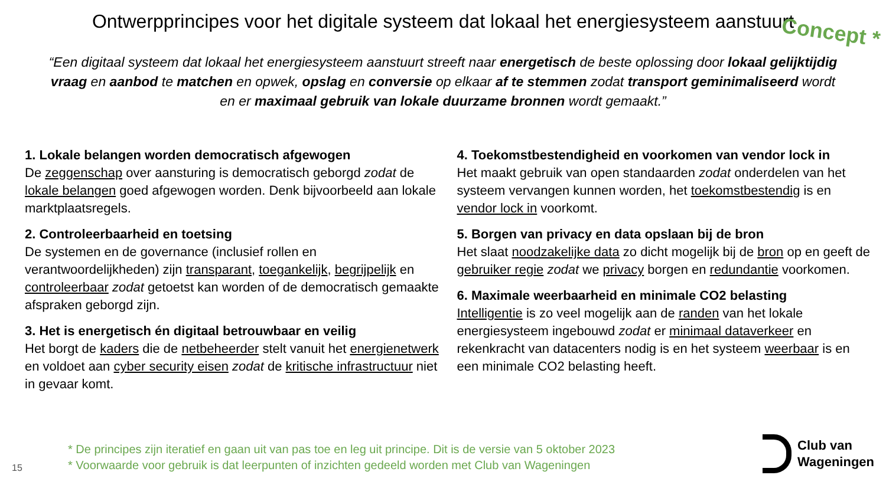Ontwerpprincipes voor het digitale systeem dat lokaal het energiesysteem aanstuurt
Concept *
“Een digitaal systeem dat lokaal het energiesysteem aanstuurt streeft naar energetisch de beste oplossing door lokaal gelijktijdig vraag en aanbod te matchen en opwek, opslag en conversie op elkaar af te stemmen zodat transport geminimaliseerd wordt en er maximaal gebruik van lokale duurzame bronnen wordt gemaakt.”
1. Lokale belangen worden democratisch afgewogen
De zeggenschap over aansturing is democratisch geborgd zodat de lokale belangen goed afgewogen worden. Denk bijvoorbeeld aan lokale marktplaatsregels.
2. Controleerbaarheid en toetsing
De systemen en de governance (inclusief rollen en verantwoordelijkheden) zijn transparant, toegankelijk, begrijpelijk en controleerbaar zodat getoetst kan worden of de democratisch gemaakte afspraken geborgd zijn.
3. Het is energetisch én digitaal betrouwbaar en veilig
Het borgt de kaders die de netbeheerder stelt vanuit het energienetwerk en voldoet aan cyber security eisen zodat de kritische infrastructuur niet in gevaar komt.
4. Toekomstbestendigheid en voorkomen van vendor lock in
Het maakt gebruik van open standaarden zodat onderdelen van het systeem vervangen kunnen worden, het toekomstbestendig is en vendor lock in voorkomt.
5. Borgen van privacy en data opslaan bij de bron
Het slaat noodzakelijke data zo dicht mogelijk bij de bron op en geeft de gebruiker regie zodat we privacy borgen en redundantie voorkomen.
6. Maximale weerbaarheid en minimale CO2 belasting
Intelligentie is zo veel mogelijk aan de randen van het lokale energiesysteem ingebouwd zodat er minimaal dataverkeer en rekenkracht van datacenters nodig is en het systeem weerbaar is en een minimale CO2 belasting heeft.
15
* De principes zijn iteratief en gaan uit van pas toe en leg uit principe. Dit is de versie van 5 oktober 2023
* Voorwaarde voor gebruik is dat leerpunten of inzichten gedeeld worden met Club van Wageningen
Club van
Wageningen